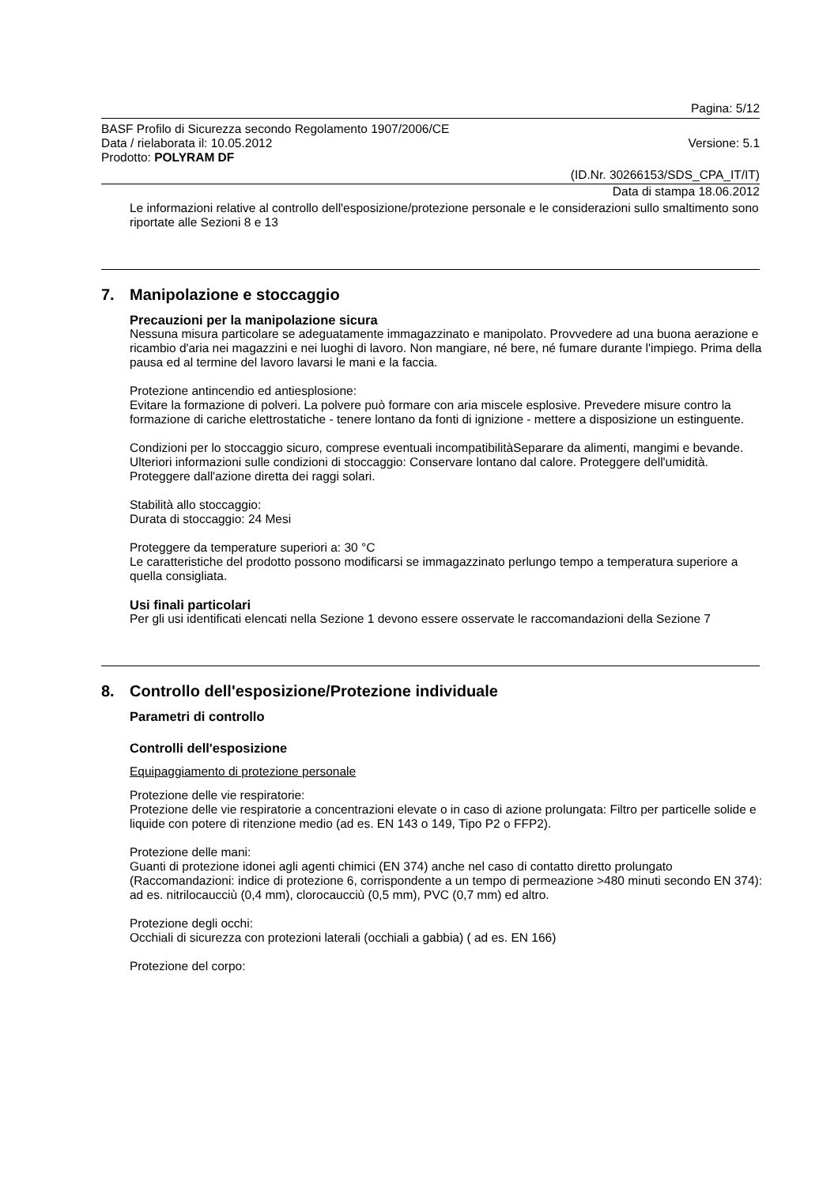Pagina: 5/12
BASF Profilo di Sicurezza secondo Regolamento 1907/2006/CE
Data / rielaborata il: 10.05.2012 Versione: 5.1
Prodotto: POLYRAM DF
(ID.Nr. 30266153/SDS_CPA_IT/IT)
Data di stampa 18.06.2012
Le informazioni relative al controllo dell'esposizione/protezione personale e le considerazioni sullo smaltimento sono riportate alle Sezioni 8 e 13
7. Manipolazione e stoccaggio
Precauzioni per la manipolazione sicura
Nessuna misura particolare se adeguatamente immagazzinato e manipolato. Provvedere ad una buona aerazione e ricambio d'aria nei magazzini e nei luoghi di lavoro. Non mangiare, né bere, né fumare durante l'impiego. Prima della pausa ed al termine del lavoro lavarsi le mani e la faccia.
Protezione antincendio ed antiesplosione:
Evitare la formazione di polveri. La polvere può formare con aria miscele esplosive. Prevedere misure contro la formazione di cariche elettrostatiche - tenere lontano da fonti di ignizione - mettere a disposizione un estinguente.
Condizioni per lo stoccaggio sicuro, comprese eventuali incompatibilitàSeparare da alimenti, mangimi e bevande.
Ulteriori informazioni sulle condizioni di stoccaggio: Conservare lontano dal calore. Proteggere dell'umidità. Proteggere dall'azione diretta dei raggi solari.
Stabilità allo stoccaggio:
Durata di stoccaggio: 24 Mesi
Proteggere da temperature superiori a: 30 °C
Le caratteristiche del prodotto possono modificarsi se immagazzinato perlungo tempo a temperatura superiore a quella consigliata.
Usi finali particolari
Per gli usi identificati elencati nella Sezione 1 devono essere osservate le raccomandazioni della Sezione 7
8. Controllo dell'esposizione/Protezione individuale
Parametri di controllo
Controlli dell'esposizione
Equipaggiamento di protezione personale
Protezione delle vie respiratorie:
Protezione delle vie respiratorie a concentrazioni elevate o in caso di azione prolungata: Filtro per particelle solide e liquide con potere di ritenzione medio (ad es. EN 143 o 149, Tipo P2 o FFP2).
Protezione delle mani:
Guanti di protezione idonei agli agenti chimici (EN 374) anche nel caso di contatto diretto prolungato (Raccomandazioni: indice di protezione 6, corrispondente a un tempo di permeazione >480 minuti secondo EN 374): ad es. nitrilocaucciù (0,4 mm), clorocaucciù (0,5 mm), PVC (0,7 mm) ed altro.
Protezione degli occhi:
Occhiali di sicurezza con protezioni laterali (occhiali a gabbia) ( ad es. EN 166)
Protezione del corpo: